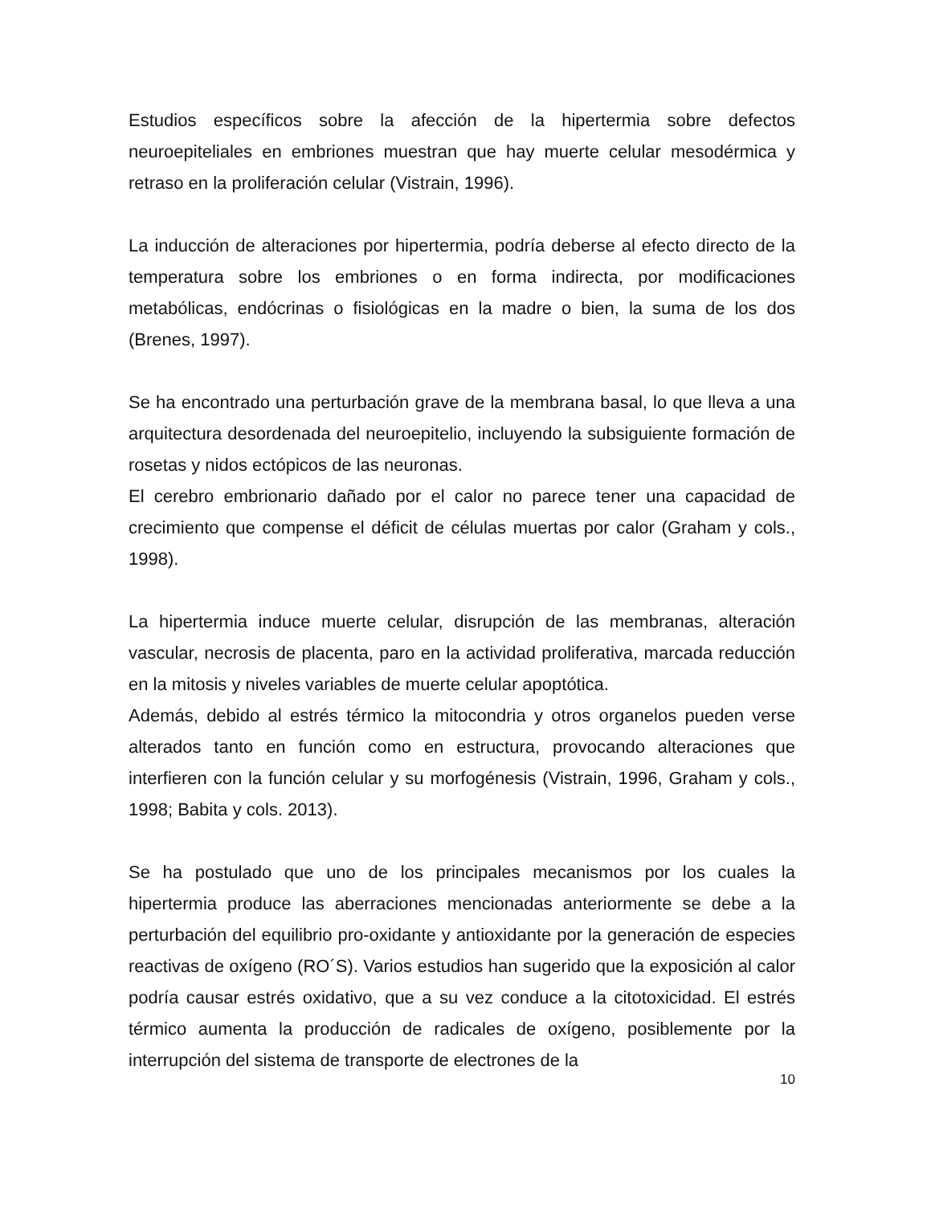Estudios específicos sobre la afección de la hipertermia sobre defectos neuroepiteliales en embriones muestran que hay muerte celular mesodérmica y retraso en la proliferación celular (Vistrain, 1996).
La inducción de alteraciones por hipertermia, podría deberse al efecto directo de la temperatura sobre los embriones o en forma indirecta, por modificaciones metabólicas, endócrinas o fisiológicas en la madre o bien, la suma de los dos (Brenes, 1997).
Se ha encontrado una perturbación grave de la membrana basal, lo que lleva a una arquitectura desordenada del neuroepitelio, incluyendo la subsiguiente formación de rosetas y nidos ectópicos de las neuronas.
El cerebro embrionario dañado por el calor no parece tener una capacidad de crecimiento que compense el déficit de células muertas por calor (Graham y cols., 1998).
La hipertermia induce muerte celular, disrupción de las membranas, alteración vascular, necrosis de placenta, paro en la actividad proliferativa, marcada reducción en la mitosis y niveles variables de muerte celular apoptótica.
Además, debido al estrés térmico la mitocondria y otros organelos pueden verse alterados tanto en función como en estructura, provocando alteraciones que interfieren con la función celular y su morfogénesis (Vistrain, 1996, Graham y cols., 1998; Babita y cols. 2013).
Se ha postulado que uno de los principales mecanismos por los cuales la hipertermia produce las aberraciones mencionadas anteriormente se debe a la perturbación del equilibrio pro-oxidante y antioxidante por la generación de especies reactivas de oxígeno (RO´S). Varios estudios han sugerido que la exposición al calor podría causar estrés oxidativo, que a su vez conduce a la citotoxicidad. El estrés térmico aumenta la producción de radicales de oxígeno, posiblemente por la interrupción del sistema de transporte de electrones de la
10